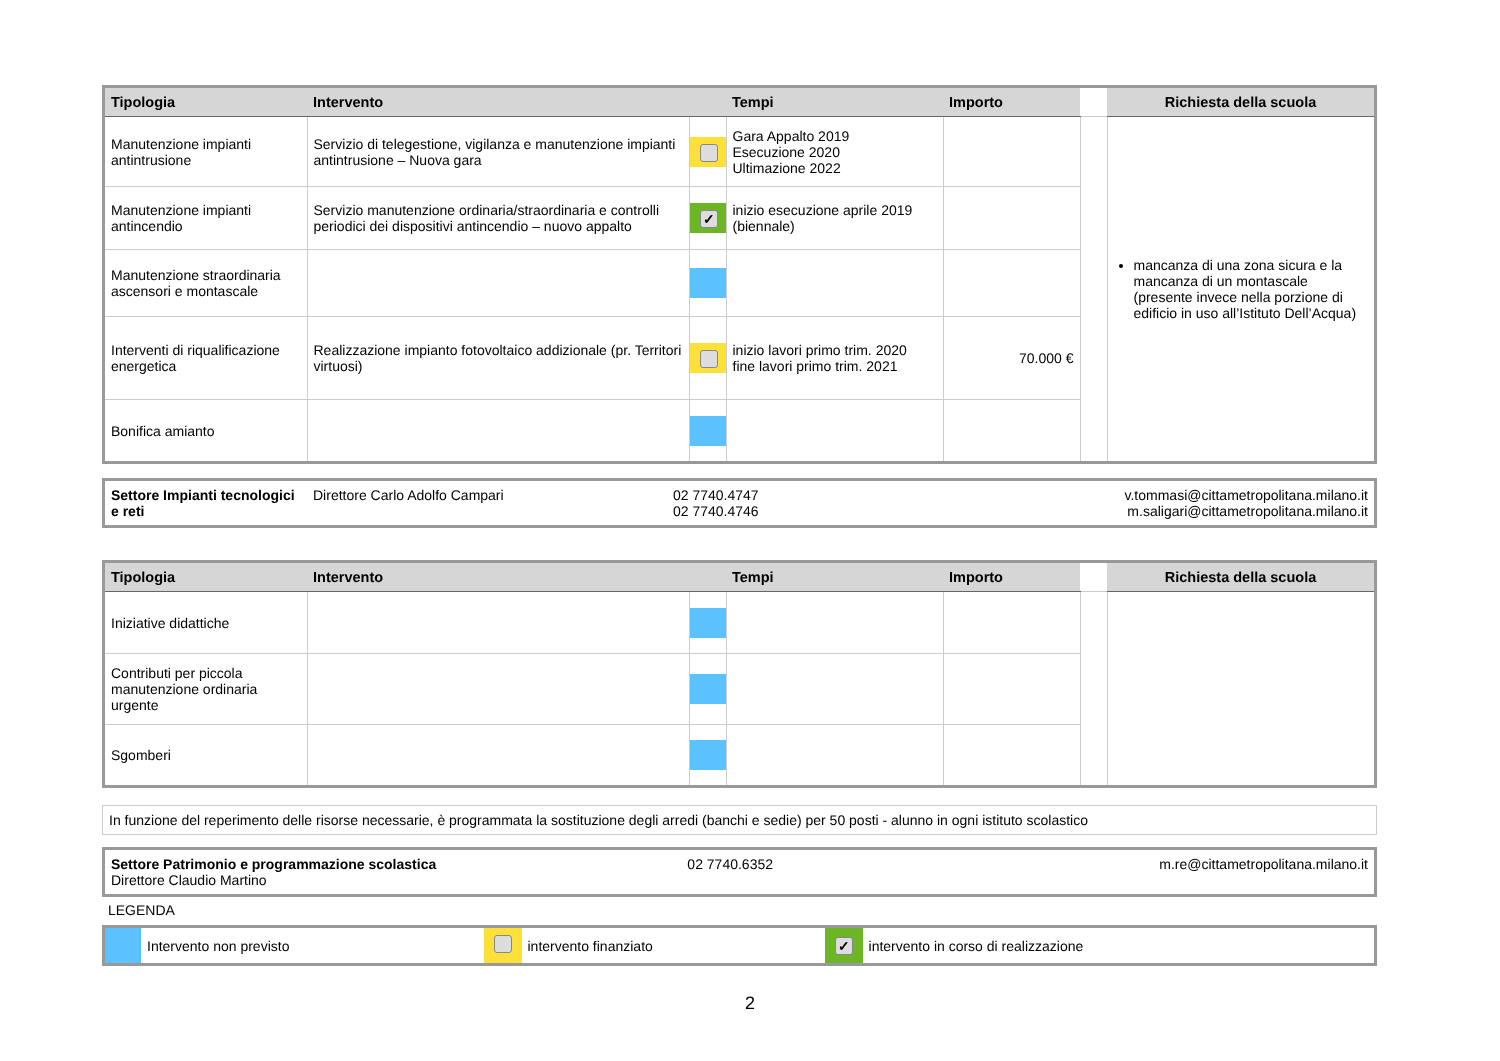| Tipologia | Intervento | | Tempi | Importo | | Richiesta della scuola |
| --- | --- | --- | --- | --- | --- | --- |
| Manutenzione impianti antintrusione | Servizio di telegestione, vigilanza e manutenzione impianti antintrusione – Nuova gara | | Gara Appalto 2019 Esecuzione 2020 Ultimazione 2022 | | | mancanza di una zona sicura e la mancanza di un montascale (presente invece nella porzione di edificio in uso all’Istituto Dell’Acqua) |
| Manutenzione impianti antincendio | Servizio manutenzione ordinaria/straordinaria e controlli periodici dei dispositivi antincendio – nuovo appalto | ✓ | inizio esecuzione aprile 2019 (biennale) | | | |
| Manutenzione straordinaria ascensori e montascale | | | | | | |
| Interventi di riqualificazione energetica | Realizzazione impianto fotovoltaico addizionale (pr. Territori virtuosi) | | inizio lavori primo trim. 2020 fine lavori primo trim. 2021 | 70.000 € | | |
| Bonifica amianto | | | | | | |
| Settore Impianti tecnologici e reti | Direttore Carlo Adolfo Campari | 02 7740.4747 02 7740.4746 | v.tommasi@cittametropolitana.milano.it m.saligari@cittametropolitana.milano.it |
| Tipologia | Intervento | | Tempi | Importo | | Richiesta della scuola |
| --- | --- | --- | --- | --- | --- | --- |
| Iniziative didattiche | | | | | | |
| Contributi per piccola manutenzione ordinaria urgente | | | | | | |
| Sgomberi | | | | | | |
| In funzione del reperimento delle risorse necessarie, è programmata la sostituzione degli arredi (banchi e sedie) per 50 posti - alunno in ogni istituto scolastico |
| Settore Patrimonio e programmazione scolastica Direttore Claudio Martino | 02 7740.6352 | m.re@cittametropolitana.milano.it |
LEGENDA
| | Intervento non previsto | | intervento finanziato | ✓ | intervento in corso di realizzazione |
2